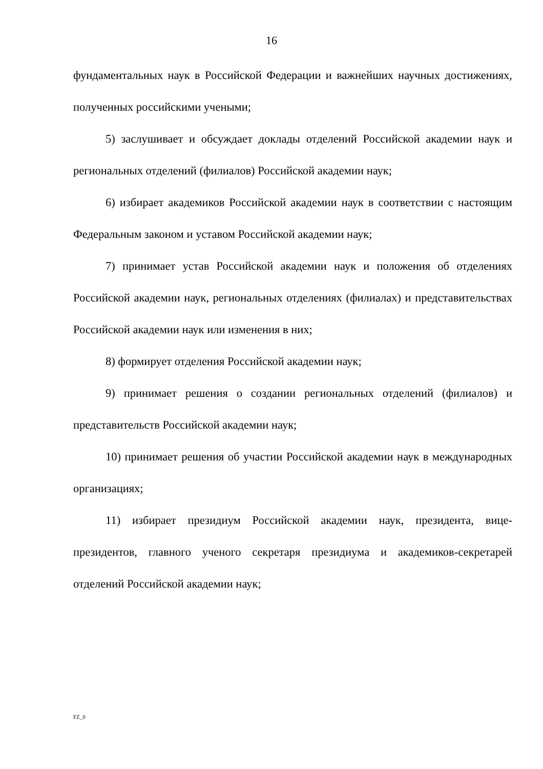16
фундаментальных наук в Российской Федерации и важнейших научных достижениях, полученных российскими учеными;
5) заслушивает и обсуждает доклады отделений Российской академии наук и региональных отделений (филиалов) Российской академии наук;
6) избирает академиков Российской академии наук в соответствии с настоящим Федеральным законом и уставом Российской академии наук;
7) принимает устав Российской академии наук и положения об отделениях Российской академии наук, региональных отделениях (филиалах) и представительствах Российской академии наук или изменения в них;
8) формирует отделения Российской академии наук;
9) принимает решения о создании региональных отделений (филиалов) и представительств Российской академии наук;
10) принимает решения об участии Российской академии наук в международных организациях;
11) избирает президиум Российской академии наук, президента, вице-президентов, главного ученого секретаря президиума и академиков-секретарей отделений Российской академии наук;
FZ_0